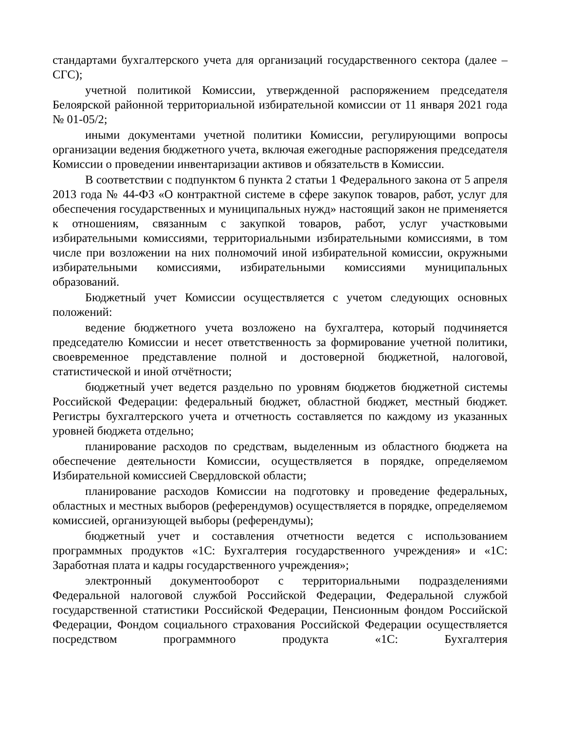стандартами бухгалтерского учета для организаций государственного сектора (далее – СГС);
учетной политикой Комиссии, утвержденной распоряжением председателя Белоярской районной территориальной избирательной комиссии от 11 января 2021 года № 01-05/2;
иными документами учетной политики Комиссии, регулирующими вопросы организации ведения бюджетного учета, включая ежегодные распоряжения председателя Комиссии о проведении инвентаризации активов и обязательств в Комиссии.
В соответствии с подпунктом 6 пункта 2 статьи 1 Федерального закона от 5 апреля 2013 года № 44-ФЗ «О контрактной системе в сфере закупок товаров, работ, услуг для обеспечения государственных и муниципальных нужд» настоящий закон не применяется к отношениям, связанным с закупкой товаров, работ, услуг участковыми избирательными комиссиями, территориальными избирательными комиссиями, в том числе при возложении на них полномочий иной избирательной комиссии, окружными избирательными комиссиями, избирательными комиссиями муниципальных образований.
Бюджетный учет Комиссии осуществляется с учетом следующих основных положений:
ведение бюджетного учета возложено на бухгалтера, который подчиняется председателю Комиссии и несет ответственность за формирование учетной политики, своевременное представление полной и достоверной бюджетной, налоговой, статистической и иной отчётности;
бюджетный учет ведется раздельно по уровням бюджетов бюджетной системы Российской Федерации: федеральный бюджет, областной бюджет, местный бюджет. Регистры бухгалтерского учета и отчетность составляется по каждому из указанных уровней бюджета отдельно;
планирование расходов по средствам, выделенным из областного бюджета на обеспечение деятельности Комиссии, осуществляется в порядке, определяемом Избирательной комиссией Свердловской области;
планирование расходов Комиссии на подготовку и проведение федеральных, областных и местных выборов (референдумов) осуществляется в порядке, определяемом комиссией, организующей выборы (референдумы);
бюджетный учет и составления отчетности ведется с использованием программных продуктов «1С: Бухгалтерия государственного учреждения» и «1С: Заработная плата и кадры государственного учреждения»;
электронный документооборот с территориальными подразделениями Федеральной налоговой службой Российской Федерации, Федеральной службой государственной статистики Российской Федерации, Пенсионным фондом Российской Федерации, Фондом социального страхования Российской Федерации осуществляется посредством программного продукта «1С: Бухгалтерия